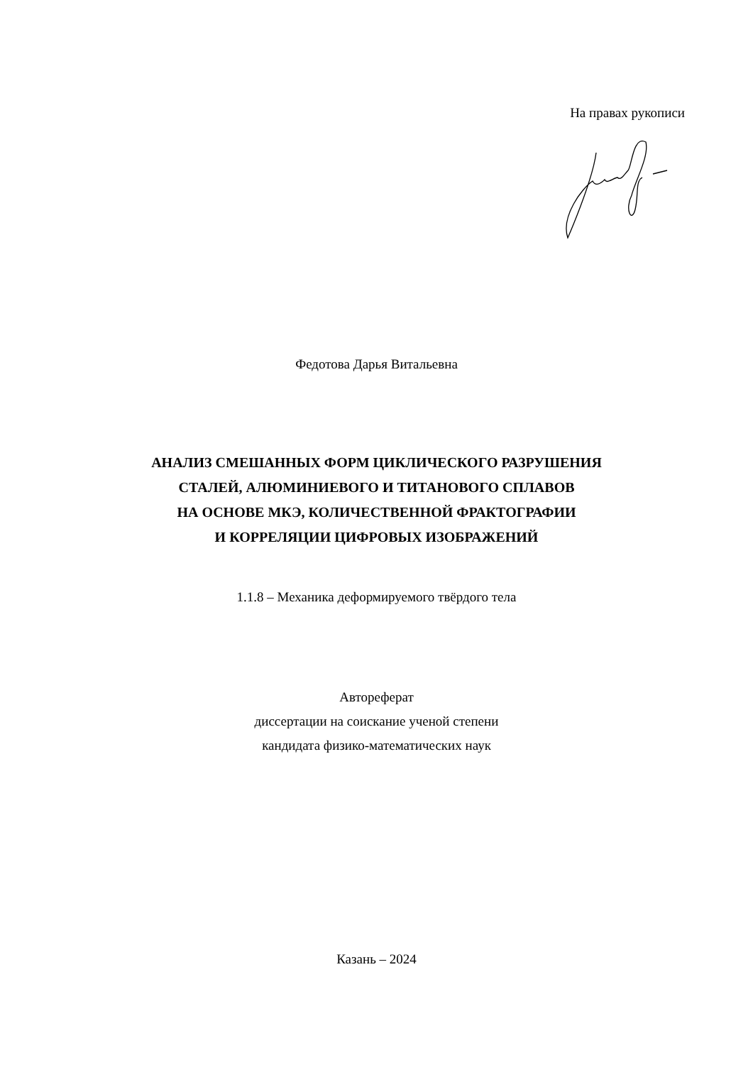На правах рукописи
Федотова Дарья Витальевна
АНАЛИЗ СМЕШАННЫХ ФОРМ ЦИКЛИЧЕСКОГО РАЗРУШЕНИЯ
СТАЛЕЙ, АЛЮМИНИЕВОГО И ТИТАНОВОГО СПЛАВОВ
НА ОСНОВЕ МКЭ, КОЛИЧЕСТВЕННОЙ ФРАКТОГРАФИИ
И КОРРЕЛЯЦИИ ЦИФРОВЫХ ИЗОБРАЖЕНИЙ
1.1.8 – Механика деформируемого твёрдого тела
Автореферат
диссертации на соискание ученой степени
кандидата физико-математических наук
Казань – 2024